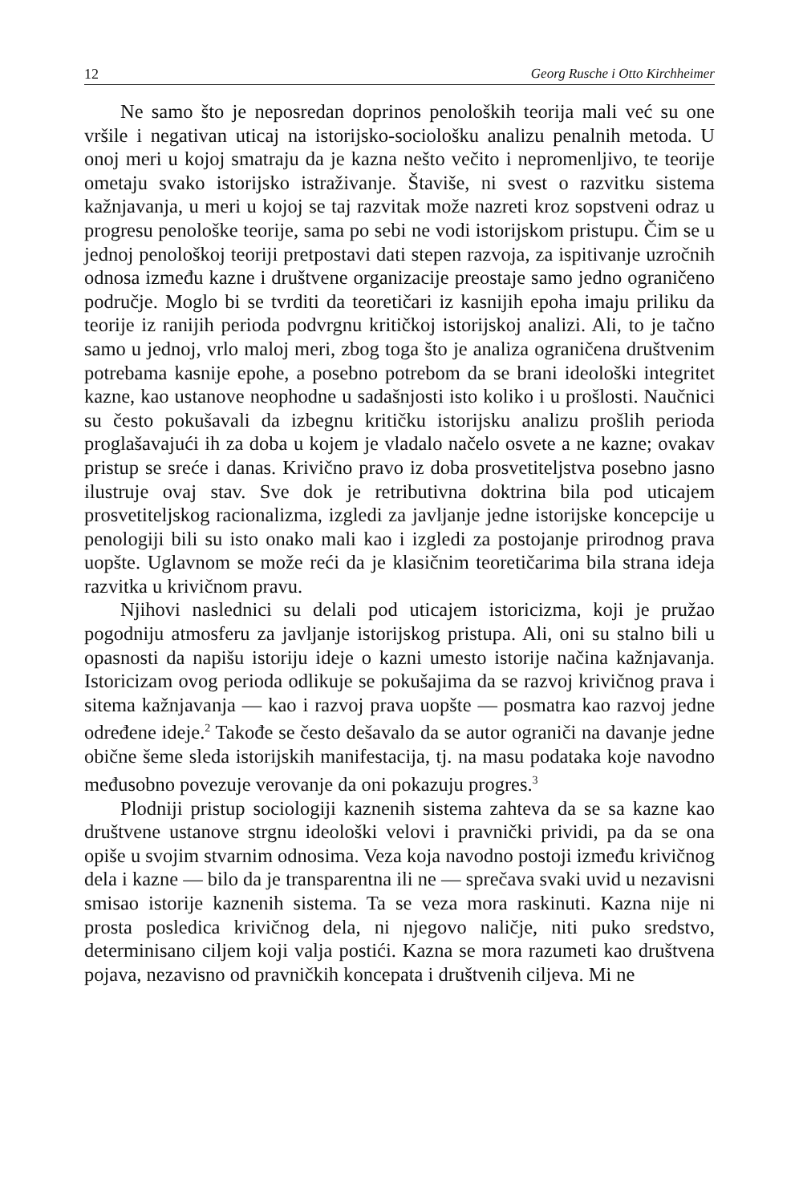12 Georg Rusche i Otto Kirchheimer
Ne samo što je neposredan doprinos penoloških teorija mali već su one vršile i negativan uticaj na istorijsko-sociološku analizu penalnih metoda. U onoj meri u kojoj smatraju da je kazna nešto večito i nepromenljivo, te teorije ometaju svako istorijsko istraživanje. Štaviše, ni svest o razvitku sistema kažnjavanja, u meri u kojoj se taj razvitak može nazreti kroz sopstveni odraz u progresu penološke teorije, sama po sebi ne vodi istorijskom pristupu. Čim se u jednoj penološkoj teoriji pretpostavi dati stepen razvoja, za ispitivanje uzročnih odnosa između kazne i društvene organizacije preostaje samo jedno ograničeno područje. Moglo bi se tvrditi da teoretičari iz kasnijih epoha imaju priliku da teorije iz ranijih perioda podvrgnu kritičkoj istorijskoj analizi. Ali, to je tačno samo u jednoj, vrlo maloj meri, zbog toga što je analiza ograničena društvenim potrebama kasnije epohe, a posebno potrebom da se brani ideološki integritet kazne, kao ustanove neophodne u sadašnjosti isto koliko i u prošlosti. Naučnici su često pokušavali da izbegnu kritičku istorijsku analizu prošlih perioda proglašavajući ih za doba u kojem je vladalo načelo osvete a ne kazne; ovakav pristup se sreće i danas. Krivično pravo iz doba prosvetiteljstva posebno jasno ilustruje ovaj stav. Sve dok je retributivna doktrina bila pod uticajem prosvetiteljskog racionalizma, izgledi za javljanje jedne istorijske koncepcije u penologiji bili su isto onako mali kao i izgledi za postojanje prirodnog prava uopšte. Uglavnom se može reći da je klasičnim teoretičarima bila strana ideja razvitka u krivičnom pravu.
Njihovi naslednici su delali pod uticajem istoricizma, koji je pružao pogodniju atmosferu za javljanje istorijskog pristupa. Ali, oni su stalno bili u opasnosti da napišu istoriju ideje o kazni umesto istorije načina kažnjavanja. Istoricizam ovog perioda odlikuje se pokušajima da se razvoj krivičnog prava i sitema kažnjavanja — kao i razvoj prava uopšte — posmatra kao razvoj jedne određene ideje.<sup>2</sup> Takođe se često dešavalo da se autor ograniči na davanje jedne obične šeme sleda istorijskih manifestacija, tj. na masu podataka koje navodno međusobno povezuje verovanje da oni pokazuju progres.<sup>3</sup>
Plodniji pristup sociologiji kaznenih sistema zahteva da se sa kazne kao društvene ustanove strgnu ideološki velovi i pravnički prividi, pa da se ona opiše u svojim stvarnim odnosima. Veza koja navodno postoji između krivičnog dela i kazne — bilo da je transparentna ili ne — sprečava svaki uvid u nezavisni smisao istorije kaznenih sistema. Ta se veza mora raskinuti. Kazna nije ni prosta posledica krivičnog dela, ni njegovo naličje, niti puko sredstvo, determinisano ciljem koji valja postići. Kazna se mora razumeti kao društvena pojava, nezavisno od pravničkih koncepata i društvenih ciljeva. Mi ne